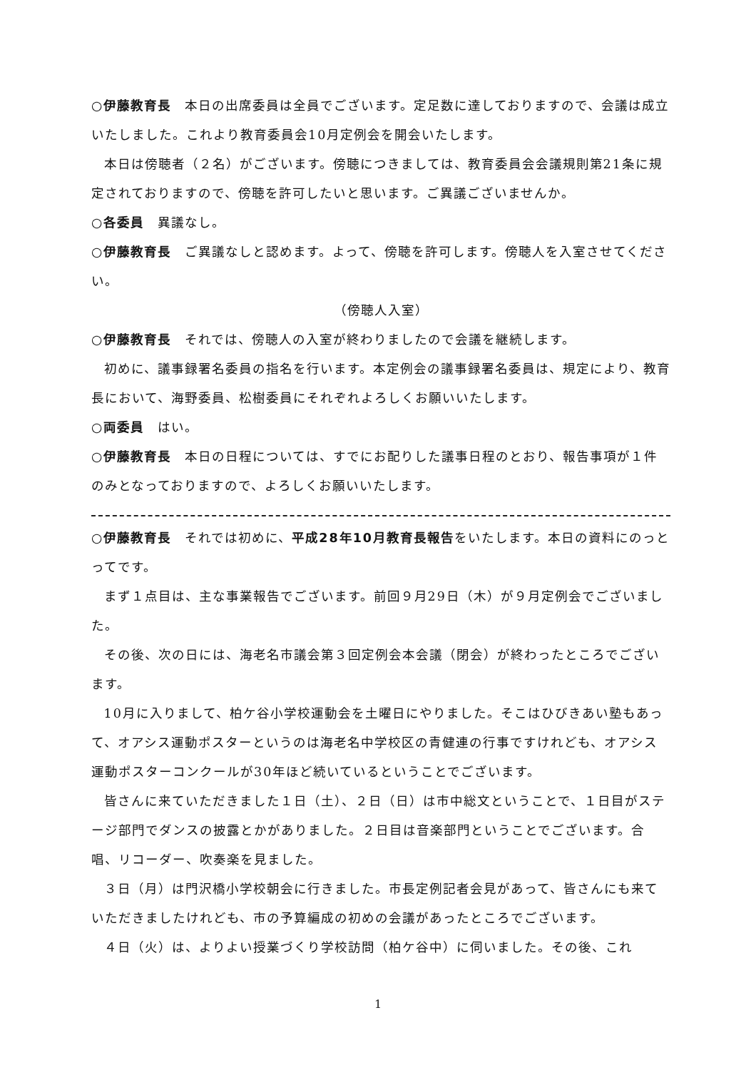○伊藤教育長　本日の出席委員は全員でございます。定足数に達しておりますので、会議は成立いたしました。これより教育委員会10月定例会を開会いたします。
本日は傍聴者（２名）がございます。傍聴につきましては、教育委員会会議規則第21条に規定されておりますので、傍聴を許可したいと思います。ご異議ございませんか。
○各委員　異議なし。
○伊藤教育長　ご異議なしと認めます。よって、傍聴を許可します。傍聴人を入室させてください。
（傍聴人入室）
○伊藤教育長　それでは、傍聴人の入室が終わりましたので会議を継続します。
初めに、議事録署名委員の指名を行います。本定例会の議事録署名委員は、規定により、教育長において、海野委員、松樹委員にそれぞれよろしくお願いいたします。
○両委員　はい。
○伊藤教育長　本日の日程については、すでにお配りした議事日程のとおり、報告事項が１件のみとなっておりますので、よろしくお願いいたします。
○伊藤教育長　それでは初めに、平成28年10月教育長報告をいたします。本日の資料にのっとってです。
まず１点目は、主な事業報告でございます。前回９月29日（木）が９月定例会でございました。
その後、次の日には、海老名市議会第３回定例会本会議（閉会）が終わったところでございます。
10月に入りまして、柏ケ谷小学校運動会を土曜日にやりました。そこはひびきあい塾もあって、オアシス運動ポスターというのは海老名中学校区の青健連の行事ですけれども、オアシス運動ポスターコンクールが30年ほど続いているということでございます。
皆さんに来ていただきました１日（土）、２日（日）は市中総文ということで、１日目がステージ部門でダンスの披露とかがありました。２日目は音楽部門ということでございます。合唱、リコーダー、吹奏楽を見ました。
３日（月）は門沢橋小学校朝会に行きました。市長定例記者会見があって、皆さんにも来ていただきましたけれども、市の予算編成の初めの会議があったところでございます。
４日（火）は、よりよい授業づくり学校訪問（柏ケ谷中）に伺いました。その後、これ
1